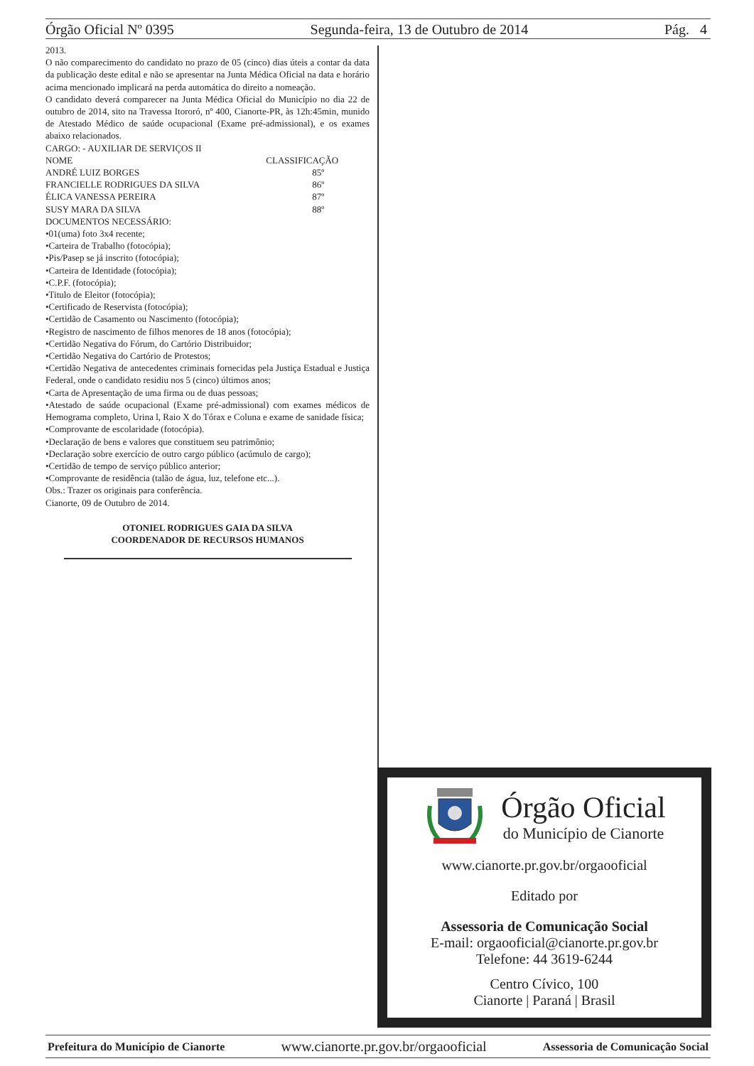Órgão Oficial Nº 0395 Segunda-feira, 13 de Outubro de 2014 Pág. 4
2013.
O não comparecimento do candidato no prazo de 05 (cinco) dias úteis a contar da data da publicação deste edital e não se apresentar na Junta Médica Oficial na data e horário acima mencionado implicará na perda automática do direito a nomeação.
O candidato deverá comparecer na Junta Médica Oficial do Município no dia 22 de outubro de 2014, sito na Travessa Itororó, nº 400, Cianorte-PR, às 12h:45min, munido de Atestado Médico de saúde ocupacional (Exame pré-admissional), e os exames abaixo relacionados.
CARGO: - AUXILIAR DE SERVIÇOS II
| NOME | CLASSIFICAÇÃO |
| ANDRÉ LUIZ BORGES | 85º |
| FRANCIELLE RODRIGUES DA SILVA | 86º |
| ÉLICA VANESSA PEREIRA | 87º |
| SUSY MARA DA SILVA | 88º |
DOCUMENTOS NECESSÁRIO:
•01(uma) foto 3x4 recente;
•Carteira de Trabalho (fotocópia);
•Pis/Pasep se já inscrito (fotocópia);
•Carteira de Identidade (fotocópia);
•C.P.F. (fotocópia);
•Titulo de Eleitor (fotocópia);
•Certificado de Reservista (fotocópia);
•Certidão de Casamento ou Nascimento (fotocópia);
•Registro de nascimento de filhos menores de 18 anos (fotocópia);
•Certidão Negativa do Fórum, do Cartório Distribuidor;
•Certidão Negativa do Cartório de Protestos;
•Certidão Negativa de antecedentes criminais fornecidas pela Justiça Estadual e Justiça Federal, onde o candidato residiu nos 5 (cinco) últimos anos;
•Carta de Apresentação de uma firma ou de duas pessoas;
•Atestado de saúde ocupacional (Exame pré-admissional) com exames médicos de Hemograma completo, Urina l, Raio X do Tórax e Coluna e exame de sanidade física;
•Comprovante de escolaridade (fotocópia).
•Declaração de bens e valores que constituem seu patrimônio;
•Declaração sobre exercício de outro cargo público (acúmulo de cargo);
•Certidão de tempo de serviço público anterior;
•Comprovante de residência (talão de água, luz, telefone etc...).
Obs.: Trazer os originais para conferência.
Cianorte, 09 de Outubro de 2014.
OTONIEL RODRIGUES GAIA DA SILVA
COORDENADOR DE RECURSOS HUMANOS
Órgão Oficial
do Município de Cianorte
www.cianorte.pr.gov.br/orgaooficial
Editado por
Assessoria de Comunicação Social
E-mail: orgaooficial@cianorte.pr.gov.br
Telefone: 44 3619-6244
Centro Cívico, 100
Cianorte | Paraná | Brasil
Prefeitura do Município de Cianorte www.cianorte.pr.gov.br/orgaooficial Assessoria de Comunicação Social